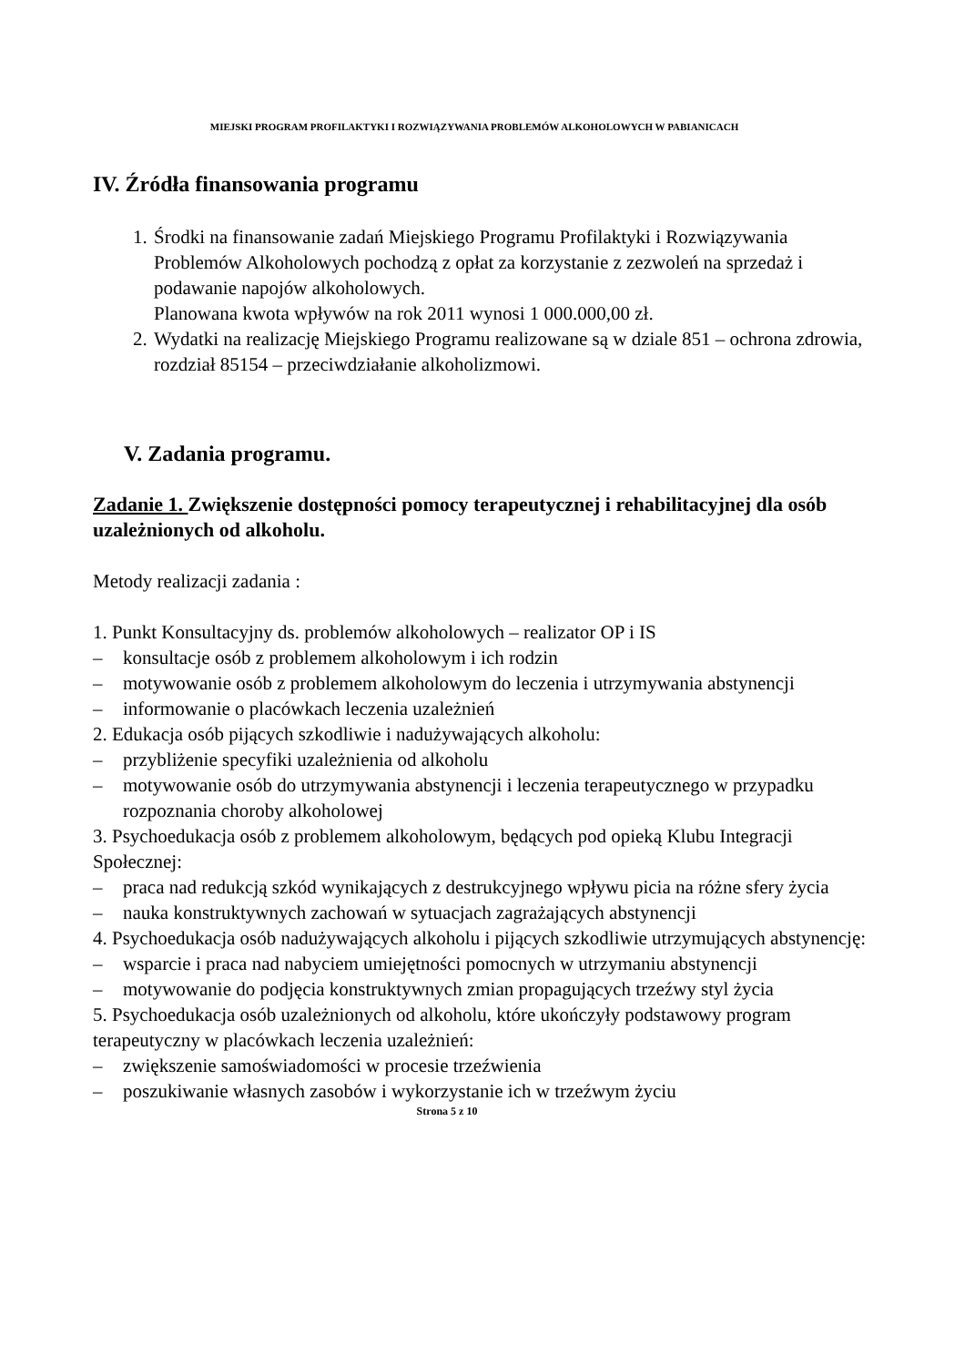MIEJSKI PROGRAM PROFILAKTYKI I ROZWIĄZYWANIA PROBLEMÓW ALKOHOLOWYCH W PABIANICACH
IV. Źródła finansowania programu
1. Środki na finansowanie zadań Miejskiego Programu Profilaktyki i Rozwiązywania Problemów Alkoholowych pochodzą z opłat za korzystanie z zezwoleń na sprzedaż i podawanie napojów alkoholowych.
Planowana kwota wpływów na rok 2011 wynosi 1 000.000,00 zł.
2. Wydatki na realizację Miejskiego Programu realizowane są w dziale 851 – ochrona zdrowia, rozdział 85154 – przeciwdziałanie alkoholizmowi.
V. Zadania programu.
Zadanie 1. Zwiększenie dostępności pomocy terapeutycznej i rehabilitacyjnej dla osób uzależnionych od alkoholu.
Metody realizacji zadania :
1. Punkt Konsultacyjny ds. problemów alkoholowych – realizator OP i IS
– konsultacje osób z problemem alkoholowym i ich rodzin
– motywowanie osób z problemem alkoholowym do leczenia i utrzymywania abstynencji
– informowanie o placówkach leczenia uzależnień
2. Edukacja osób pijących szkodliwie i nadużywających alkoholu:
– przybliżenie specyfiki uzależnienia od alkoholu
– motywowanie osób do utrzymywania abstynencji i leczenia terapeutycznego w przypadku rozpoznania choroby alkoholowej
3. Psychoedukacja osób z problemem alkoholowym, będących pod opieką Klubu Integracji Społecznej:
– praca nad redukcją szkód wynikających z destrukcyjnego wpływu picia na różne sfery życia
– nauka konstruktywnych zachowań w sytuacjach zagrażających abstynencji
4. Psychoedukacja osób nadużywających alkoholu i pijących szkodliwie utrzymujących abstynencję:
– wsparcie i praca nad nabyciem umiejętności pomocnych w utrzymaniu abstynencji
– motywowanie do podjęcia konstruktywnych zmian propagujących trzeźwy styl życia
5. Psychoedukacja osób uzależnionych od alkoholu, które ukończyły podstawowy program terapeutyczny w placówkach leczenia uzależnień:
– zwiększenie samoświadomości w procesie trzeźwienia
– poszukiwanie własnych zasobów i wykorzystanie ich w trzeźwym życiu
Strona 5 z 10